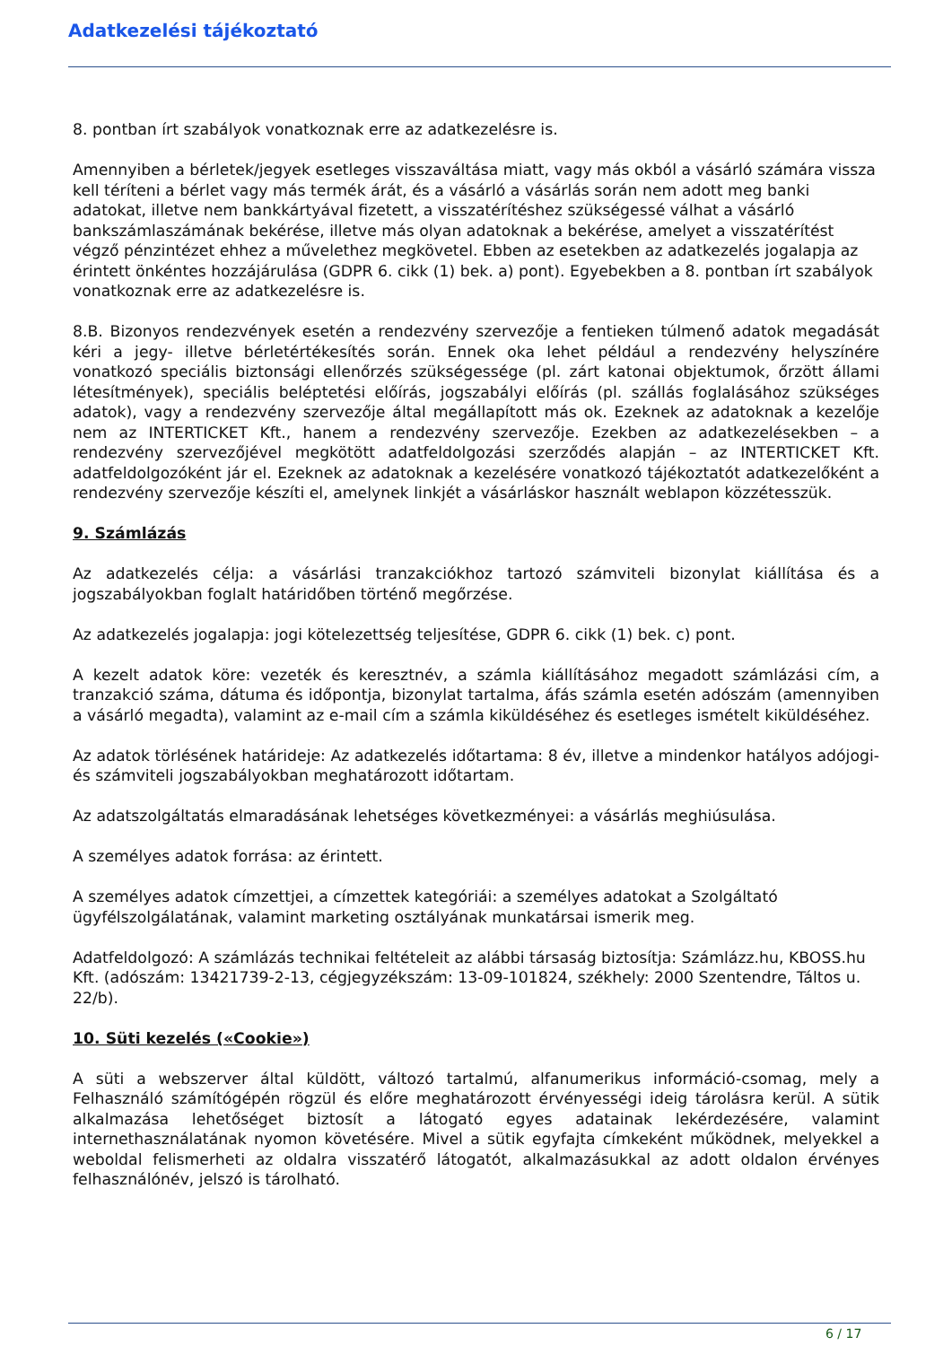Adatkezelési tájékoztató
8. pontban írt szabályok vonatkoznak erre az adatkezelésre is.
Amennyiben a bérletek/jegyek esetleges visszaváltása miatt, vagy más okból a vásárló számára vissza kell téríteni a bérlet vagy más termék árát, és a vásárló a vásárlás során nem adott meg banki adatokat, illetve nem bankkártyával fizetett, a visszatérítéshez szükségessé válhat a vásárló bankszámlaszámának bekérése, illetve más olyan adatoknak a bekérése, amelyet a visszatérítést végző pénzintézet ehhez a művelethez megkövetel. Ebben az esetekben az adatkezelés jogalapja az érintett önkéntes hozzájárulása (GDPR 6. cikk (1) bek. a) pont). Egyebekben a 8. pontban írt szabályok vonatkoznak erre az adatkezelésre is.
8.B. Bizonyos rendezvények esetén a rendezvény szervezője a fentieken túlmenő adatok megadását kéri a jegy- illetve bérletértékesítés során. Ennek oka lehet például a rendezvény helyszínére vonatkozó speciális biztonsági ellenőrzés szükségessége (pl. zárt katonai objektumok, őrzött állami létesítmények), speciális beléptetési előírás, jogszabályi előírás (pl. szállás foglalásához szükséges adatok), vagy a rendezvény szervezője által megállapított más ok. Ezeknek az adatoknak a kezelője nem az INTERTICKET Kft., hanem a rendezvény szervezője. Ezekben az adatkezelésekben – a rendezvény szervezőjével megkötött adatfeldolgozási szerződés alapján – az INTERTICKET Kft. adatfeldolgozóként jár el. Ezeknek az adatoknak a kezelésére vonatkozó tájékoztatót adatkezelőként a rendezvény szervezője készíti el, amelynek linkjét a vásárláskor használt weblapon közzétesszük.
9. Számlázás
Az adatkezelés célja: a vásárlási tranzakciókhoz tartozó számviteli bizonylat kiállítása és a jogszabályokban foglalt határidőben történő megőrzése.
Az adatkezelés jogalapja: jogi kötelezettség teljesítése, GDPR 6. cikk (1) bek. c) pont.
A kezelt adatok köre: vezeték és keresztnév, a számla kiállításához megadott számlázási cím, a tranzakció száma, dátuma és időpontja, bizonylat tartalma, áfás számla esetén adószám (amennyiben a vásárló megadta), valamint az e-mail cím a számla kiküldéséhez és esetleges ismételt kiküldéséhez.
Az adatok törlésének határideje: Az adatkezelés időtartama: 8 év, illetve a mindenkor hatályos adójogi- és számviteli jogszabályokban meghatározott időtartam.
Az adatszolgáltatás elmaradásának lehetséges következményei: a vásárlás meghiúsulása.
A személyes adatok forrása: az érintett.
A személyes adatok címzettjei, a címzettek kategóriái: a személyes adatokat a Szolgáltató ügyfélszolgálatának, valamint marketing osztályának munkatársai ismerik meg.
Adatfeldolgozó: A számlázás technikai feltételeit az alábbi társaság biztosítja: Számlázz.hu, KBOSS.hu Kft. (adószám: 13421739-2-13, cégjegyzékszám: 13-09-101824, székhely: 2000 Szentendre, Táltos u. 22/b).
10. Süti kezelés («Cookie»)
A süti a webszerver által küldött, változó tartalmú, alfanumerikus információ-csomag, mely a Felhasználó számítógépén rögzül és előre meghatározott érvényességi ideig tárolásra kerül. A sütik alkalmazása lehetőséget biztosít a látogató egyes adatainak lekérdezésére, valamint internethasználatának nyomon követésére. Mivel a sütik egyfajta címkeként működnek, melyekkel a weboldal felismerheti az oldalra visszatérő látogatót, alkalmazásukkal az adott oldalon érvényes felhasználónév, jelszó is tárolható.
6 / 17